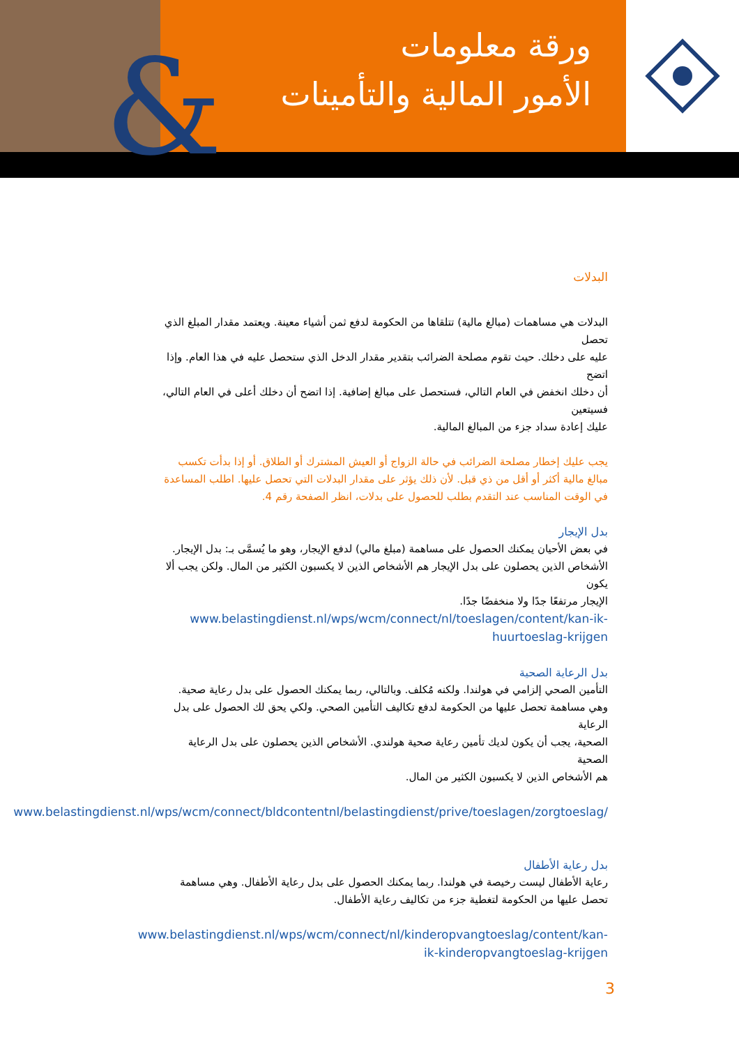&
ورقة معلومات
الأمور المالية والتأمينات
البدلات
البدلات هي مساهمات (مبالغ مالية) تتلقاها من الحكومة لدفع ثمن أشياء معينة. ويعتمد مقدار المبلغ الذي تحصل
عليه على دخلك. حيث تقوم مصلحة الضرائب بتقدير مقدار الدخل الذي ستحصل عليه في هذا العام. وإذا اتضح
أن دخلك انخفض في العام التالي، فستحصل على مبالغ إضافية. إذا اتضح أن دخلك أعلى في العام التالي، فسيتعين
عليك إعادة سداد جزء من المبالغ المالية.
يجب عليك إخطار مصلحة الضرائب في حالة الزواج أو العيش المشترك أو الطلاق. أو إذا بدأت تكسب مبالغ مالية أكثر أو أقل من ذي قبل. لأن ذلك يؤثر على مقدار البدلات التي تحصل عليها. اطلب المساعدة في الوقت المناسب عند التقدم بطلب للحصول على بدلات، انظر الصفحة رقم 4.
بدل الإيجار
في بعض الأحيان يمكنك الحصول على مساهمة (مبلغ مالي) لدفع الإيجار، وهو ما يُسمَّى بـ: بدل الإيجار.
الأشخاص الذين يحصلون على بدل الإيجار هم الأشخاص الذين لا يكسبون الكثير من المال. ولكن يجب ألا يكون
الإيجار مرتفعًا جدًا ولا منخفضًا جدًا.
www.belastingdienst.nl/wps/wcm/connect/nl/toeslagen/content/kan-ik-huurtoeslag-krijgen
بدل الرعاية الصحية
التأمين الصحي إلزامي في هولندا. ولكنه مُكلف. وبالتالي، ربما يمكنك الحصول على بدل رعاية صحية.
وهي مساهمة تحصل عليها من الحكومة لدفع تكاليف التأمين الصحي. ولكي يحق لك الحصول على بدل الرعاية
الصحية، يجب أن يكون لديك تأمين رعاية صحية هولندي. الأشخاص الذين يحصلون على بدل الرعاية الصحية
هم الأشخاص الذين لا يكسبون الكثير من المال.
www.belastingdienst.nl/wps/wcm/connect/bldcontentnl/belastingdienst/prive/toeslagen/zorgtoeslag/
بدل رعاية الأطفال
رعاية الأطفال ليست رخيصة في هولندا. ربما يمكنك الحصول على بدل رعاية الأطفال. وهي مساهمة تحصل عليها من الحكومة لتغطية جزء من تكاليف رعاية الأطفال.
www.belastingdienst.nl/wps/wcm/connect/nl/kinderopvangtoeslag/content/kan-ik-kinderopvangtoeslag-krijgen
3